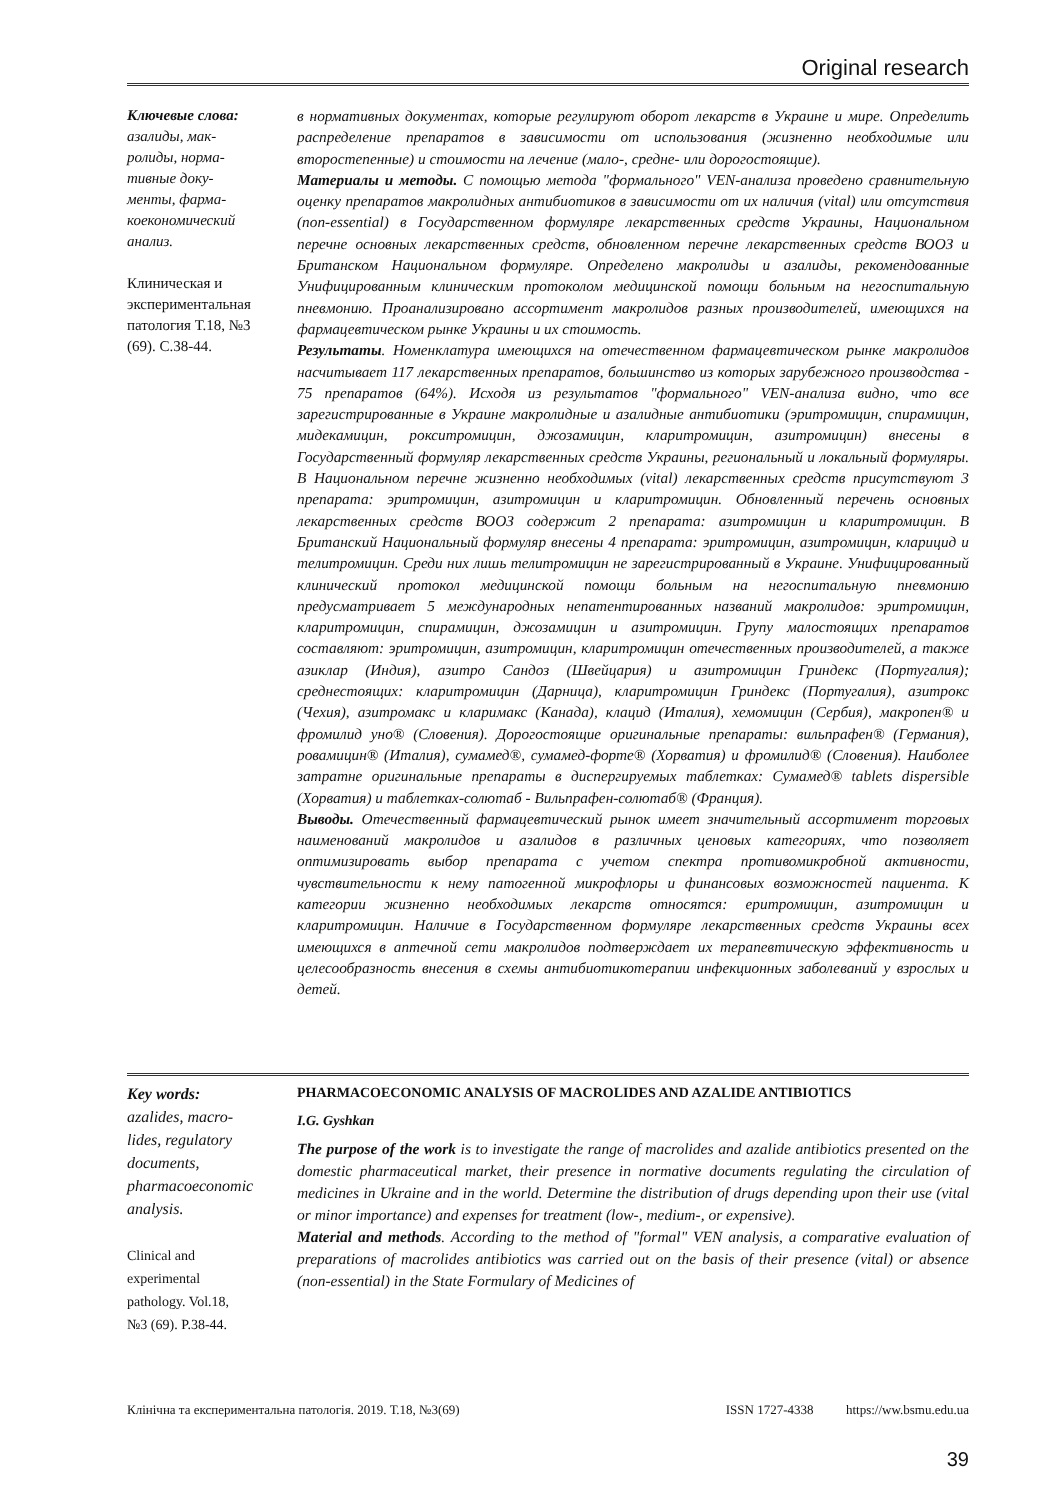Original research
Ключевые слова:
азалиды, мак-
ролиды, норма-
тивные доку-
менты, фарма-
коекономический
анализ.
Клиническая и
экспериментальная
патология Т.18, №3
(69). С.38-44.
в нормативных документах, которые регулируют оборот лекарств в Украине и мире. Определить распределение препаратов в зависимости от использования (жизненно необходимые или второстепенные) и стоимости на лечение (мало-, средне- или дорогостоящие).
Материалы и методы. С помощью метода "формального" VEN-анализа проведено сравнительную оценку препаратов макролидных антибиотиков в зависимости от их наличия (vital) или отсутствия (non-essential) в Государственном формуляре лекарственных средств Украины, Национальном перечне основных лекарственных средств, обновленном перечне лекарственных средств ВООЗ и Британском Национальном формуляре. Определено макролиды и азалиды, рекомендованные Унифицированным клиническим протоколом медицинской помощи больным на негоспитальную пневмонию. Проанализировано ассортимент макролидов разных производителей, имеющихся на фармацевтическом рынке Украины и их стоимость.
Результаты. Номенклатура имеющихся на отечественном фармацевтическом рынке макролидов насчитывает 117 лекарственных препаратов, большинство из которых зарубежного производства - 75 препаратов (64%). Исходя из результатов "формального" VEN-анализа видно, что все зарегистрированные в Украине макролидные и азалидные антибиотики (эритромицин, спирамицин, мидекамицин, рокситромицин, джозамицин, кларитромицин, азитромицин) внесены в Государственный формуляр лекарственных средств Украины, региональный и локальный формуляры. В Национальном перечне жизненно необходимых (vital) лекарственных средств присутствуют 3 препарата: эритромицин, азитромицин и кларитромицин. Обновленный перечень основных лекарственных средств ВООЗ содержит 2 препарата: азитромицин и кларитромицин. В Британский Национальный формуляр внесены 4 препарата: эритромицин, азитромицин, кларицид и телитромицин. Среди них лишь телитромицин не зарегистрированный в Украине. Унифицированный клинический протокол медицинской помощи больным на негоспитальную пневмонию предусматривает 5 международных непатентированных названий макролидов: эритромицин, кларитромицин, спирамицин, джозамицин и азитромицин. Групу малостоящих препаратов составляют: эритромицин, азитромицин, кларитромицин отечественных производителей, а также азиклар (Индия), азитро Сандоз (Швейцария) и азитромицин Гриндекс (Португалия); среднестоящих: кларитромицин (Дарница), кларитромицин Гриндекс (Португалия), азитрокс (Чехия), азитромакс и кларимакс (Канада), клацид (Италия), хемомицин (Сербия), макропен® и фромилид уно® (Словения). Дорогостоящие оригинальные препараты: вильпрафен® (Германия), ровамицин® (Италия), сумамед®, сумамед-форте® (Хорватия) и фромилид® (Словения). Наиболее затратне оригинальные препараты в диспергируемых таблетках: Сумамед® tablets dispersible (Хорватия) и таблетках-солютаб - Вильпрафен-солютаб® (Франция).
Выводы. Отечественный фармацевтический рынок имеет значительный ассортимент торговых наименований макролидов и азалидов в различных ценовых категориях, что позволяет оптимизировать выбор препарата с учетом спектра противомикробной активности, чувствительности к нему патогенной микрофлоры и финансовых возможностей пациента. К категории жизненно необходимых лекарств относятся: еритромицин, азитромицин и кларитромицин. Наличие в Государственном формуляре лекарственных средств Украины всех имеющихся в аптечной сети макролидов подтверждает их терапевтическую эффективность и целесообразность внесения в схемы антибиотикотерапии инфекционных заболеваний у взрослых и детей.
Key words:
azalides, macro-
lides, regulatory
documents,
pharmacoeconomic
analysis.
Clinical and
experimental
pathology. Vol.18,
№3 (69). P.38-44.
PHARMACOECONOMIC ANALYSIS OF MACROLIDES AND AZALIDE ANTIBIOTICS
I.G. Gyshkan
The purpose of the work is to investigate the range of macrolides and azalide antibiotics presented on the domestic pharmaceutical market, their presence in normative documents regulating the circulation of medicines in Ukraine and in the world. Determine the distribution of drugs depending upon their use (vital or minor importance) and expenses for treatment (low-, medium-, or expensive).
Material and methods. According to the method of "formal" VEN analysis, a comparative evaluation of preparations of macrolides antibiotics was carried out on the basis of their presence (vital) or absence (non-essential) in the State Formulary of Medicines of
Клінічна та експериментальна патологія. 2019. Т.18, №3(69) ISSN 1727-4338 https://ww.bsmu.edu.ua
39